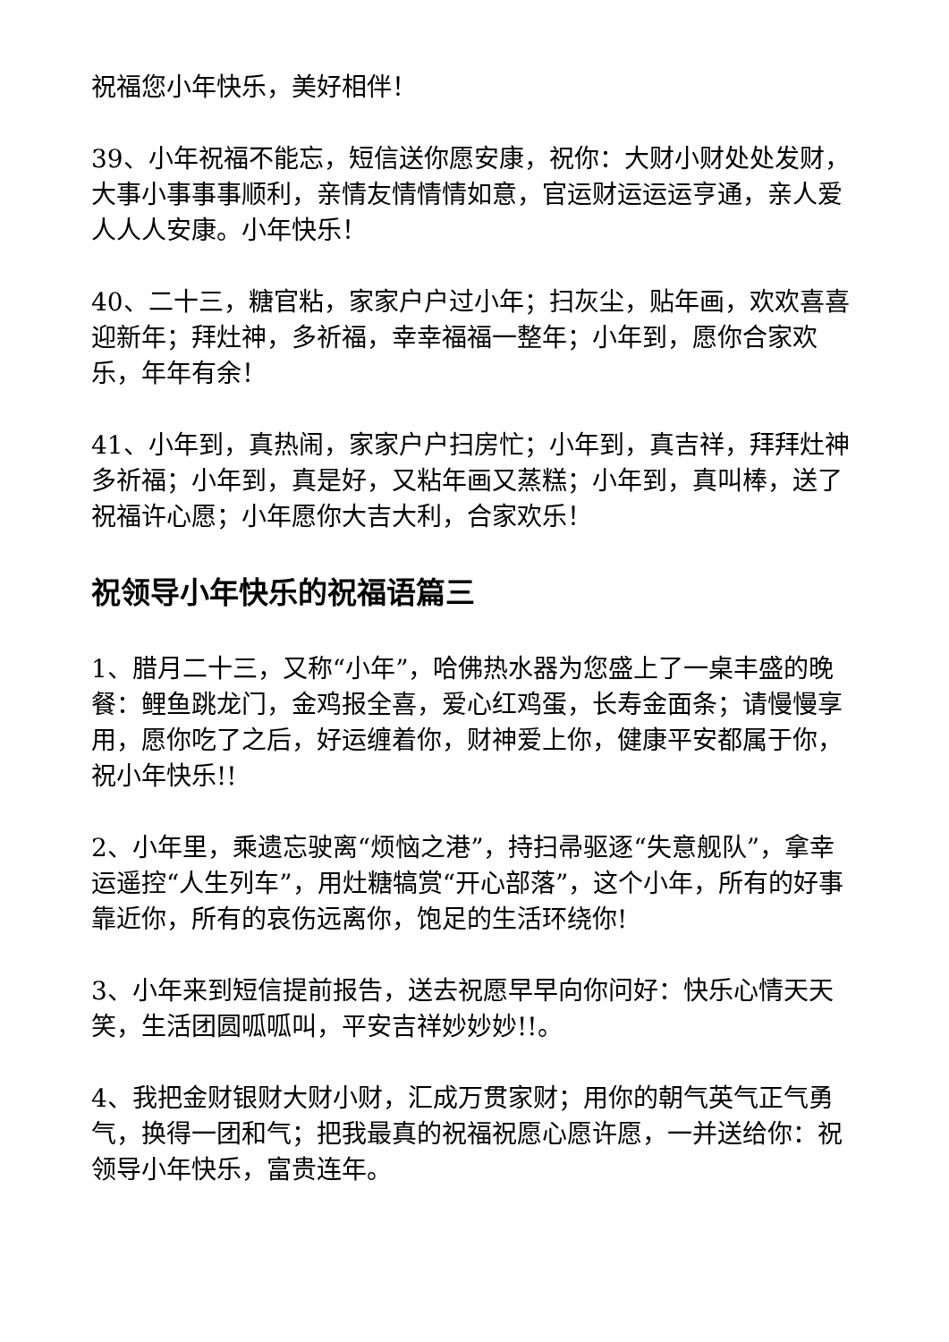祝福您小年快乐，美好相伴！
39、小年祝福不能忘，短信送你愿安康，祝你：大财小财处处发财，大事小事事事顺利，亲情友情情情如意，官运财运运运亨通，亲人爱人人人安康。小年快乐！
40、二十三，糖官粘，家家户户过小年；扫灰尘，贴年画，欢欢喜喜迎新年；拜灶神，多祈福，幸幸福福一整年；小年到，愿你合家欢乐，年年有余！
41、小年到，真热闹，家家户户扫房忙；小年到，真吉祥，拜拜灶神多祈福；小年到，真是好，又粘年画又蒸糕；小年到，真叫棒，送了祝福许心愿；小年愿你大吉大利，合家欢乐！
祝领导小年快乐的祝福语篇三
1、腊月二十三，又称“小年”，哈佛热水器为您盛上了一桌丰盛的晚餐：鲤鱼跳龙门，金鸡报全喜，爱心红鸡蛋，长寿金面条；请慢慢享用，愿你吃了之后，好运缠着你，财神爱上你，健康平安都属于你，祝小年快乐!!
2、小年里，乘遗忘驶离“烦恼之港”，持扫帚驱逐“失意舰队”，拿幸运遥控“人生列车”，用灶糖犒赏“开心部落”，这个小年，所有的好事靠近你，所有的哀伤远离你，饱足的生活环绕你!
3、小年来到短信提前报告，送去祝愿早早向你问好：快乐心情天天笑，生活团圆呱呱叫，平安吉祥妙妙妙!!。
4、我把金财银财大财小财，汇成万贯家财；用你的朝气英气正气勇气，换得一团和气；把我最真的祝福祝愿心愿许愿，一并送给你：祝领导小年快乐，富贵连年。